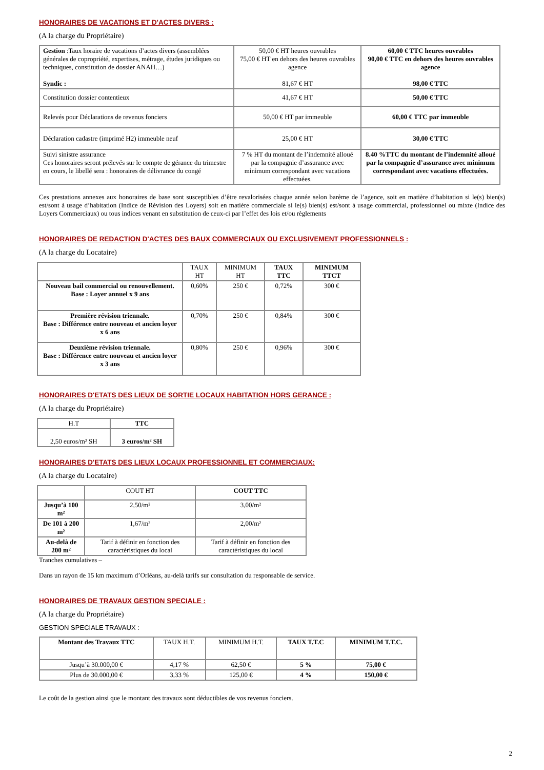HONORAIRES DE VACATIONS ET D'ACTES DIVERS :
(A la charge du Propriétaire)
| Gestion :Taux horaire de vacations d’actes divers (assemblées générales de copropriété, expertises, métrage, études juridiques ou techniques, constitution de dossier ANAH…) Syndic : | 50,00 € HT heures ouvrables 75,00 € HT en dehors des heures ouvrables agence 81,67 € HT | 60,00 € TTC heures ouvrables 90,00 € TTC en dehors des heures ouvrables agence 98,00 € TTC |
| Constitution dossier contentieux | 41,67 € HT | 50,00 € TTC |
| Relevés pour Déclarations de revenus fonciers | 50,00 € HT par immeuble | 60,00 € TTC par immeuble |
| Déclaration cadastre (imprimé H2) immeuble neuf | 25,00 € HT | 30,00 € TTC |
| Suivi sinistre assurance Ces honoraires seront prélevés sur le compte de gérance du trimestre en cours, le libellé sera : honoraires de délivrance du congé | 7 % HT du montant de l’indemnité alloué par la compagnie d’assurance avec minimum correspondant avec vacations effectuées. | 8.40 %TTC du montant de l’indemnité alloué par la compagnie d’assurance avec minimum correspondant avec vacations effectuées. |
Ces prestations annexes aux honoraires de base sont susceptibles d’être revalorisées chaque année selon barème de l’agence, soit en matière d’habitation si le(s) bien(s) est/sont à usage d’habitation (Indice de Révision des Loyers) soit en matière commerciale si le(s) bien(s) est/sont à usage commercial, professionnel ou mixte (Indice des Loyers Commerciaux) ou tous indices venant en substitution de ceux-ci par l’effet des lois et/ou règlements
HONORAIRES DE REDACTION D'ACTES DES BAUX COMMERCIAUX OU EXCLUSIVEMENT PROFESSIONNELS :
(A la charge du Locataire)
| | TAUX HT | MINIMUM HT | TAUX TTC | MINIMUM TTCT |
| --- | --- | --- | --- | --- |
| Nouveau bail commercial ou renouvellement. Base : Loyer annuel x 9 ans | 0,60% | 250 € | 0,72% | 300 € |
| Première révision triennale. Base : Différence entre nouveau et ancien loyer x 6 ans | 0,70% | 250 € | 0,84% | 300 € |
| Deuxième révision triennale. Base : Différence entre nouveau et ancien loyer x 3 ans | 0,80% | 250 € | 0,96% | 300 € |
HONORAIRES D'ETATS DES LIEUX DE SORTIE LOCAUX HABITATION HORS GERANCE :
(A la charge du Propriétaire)
| H.T | TTC |
| --- | --- |
| 2,50 euros/m² SH | 3 euros/m² SH |
HONORAIRES D'ETATS DES LIEUX LOCAUX PROFESSIONNEL ET COMMERCIAUX:
(A la charge du Locataire)
| | COUT HT | COUT TTC |
| --- | --- | --- |
| Jusqu’à 100 m² | 2,50/m² | 3,00/m² |
| De 101 à 200 m² | 1,67/m² | 2,00/m² |
| Au-delà de 200 m² | Tarif à définir en fonction des caractéristiques du local | Tarif à définir en fonction des caractéristiques du local |
Tranches cumulatives –
Dans un rayon de 15 km maximum d’Orléans, au-delà tarifs sur consultation du responsable de service.
HONORAIRES DE TRAVAUX GESTION SPECIALE :
(A la charge du Propriétaire)
GESTION SPECIALE TRAVAUX :
| Montant des Travaux TTC | TAUX H.T. | MINIMUM H.T. | TAUX T.T.C | MINIMUM T.T.C. |
| --- | --- | --- | --- | --- |
| Jusqu’à 30.000,00 € | 4,17 % | 62,50 € | 5 % | 75,00 € |
| Plus de 30.000,00 € | 3,33 % | 125,00 € | 4 % | 150,00 € |
Le coût de la gestion ainsi que le montant des travaux sont déductibles de vos revenus fonciers.
2